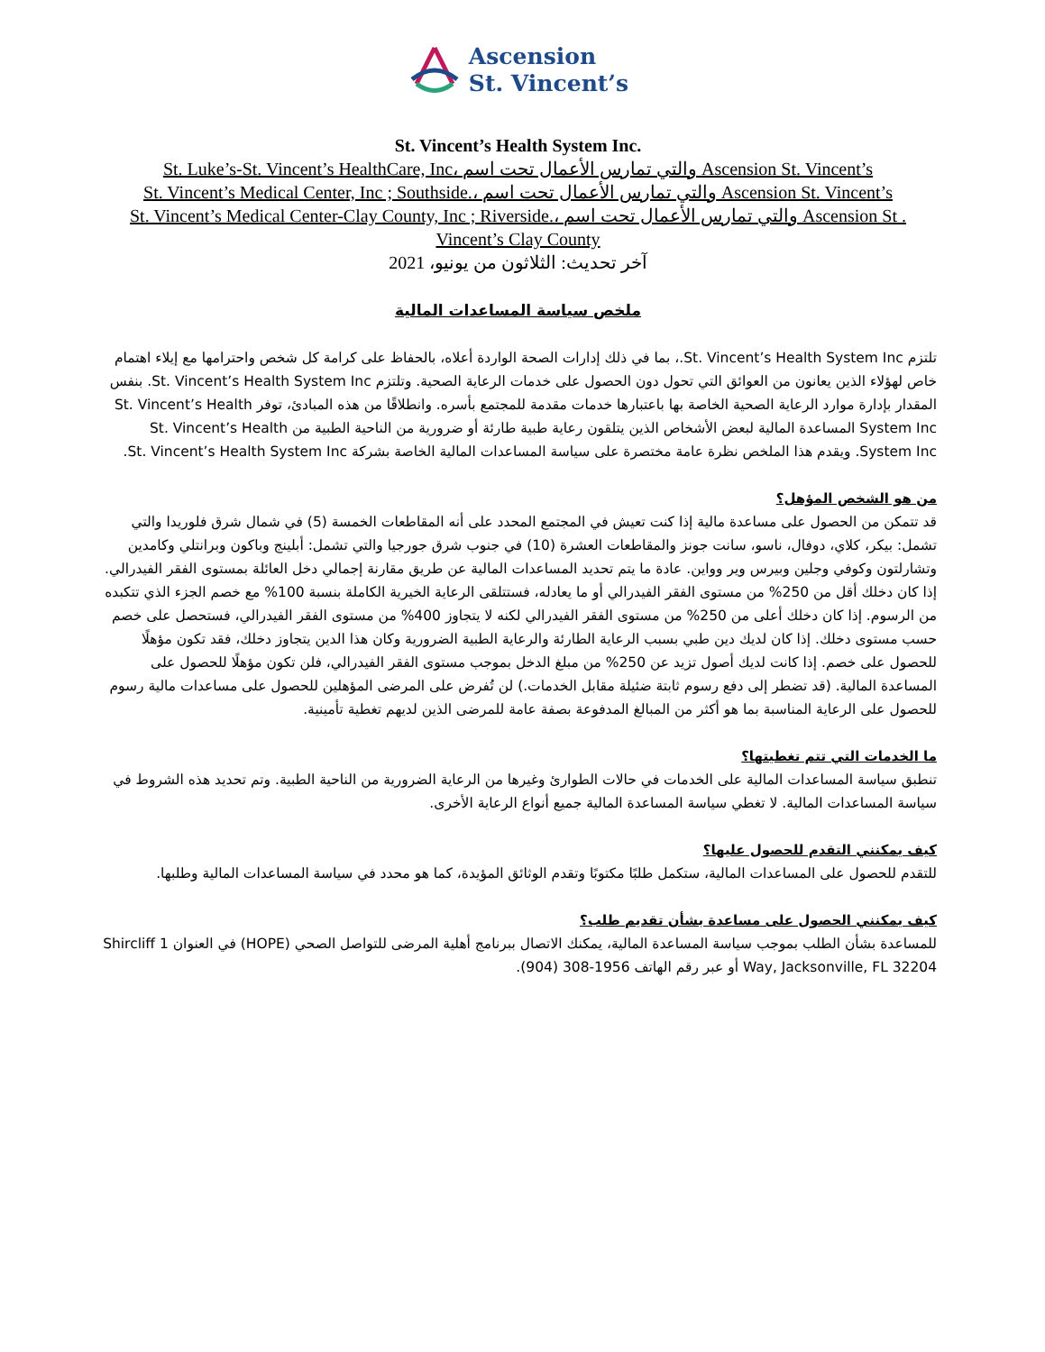Ascension
St. Vincent’s
St. Vincent’s Health System Inc.
St. Luke’s-St. Vincent’s HealthCare, Inc، والتي تمارس الأعمال تحت اسم Ascension St. Vincent’s
St. Vincent’s Medical Center, Inc ; Southside.، والتي تمارس الأعمال تحت اسم Ascension St. Vincent’s
St. Vincent’s Medical Center-Clay County, Inc ; Riverside.، والتي تمارس الأعمال تحت اسم Ascension St . Vincent’s Clay County
آخر تحديث: الثلاثون من يونيو، 2021
ملخص سياسة المساعدات المالية
تلتزم St. Vincent’s Health System Inc.، بما في ذلك إدارات الصحة الواردة أعلاه، بالحفاظ على كرامة كل شخص واحترامها مع إيلاء اهتمام خاص لهؤلاء الذين يعانون من العوائق التي تحول دون الحصول على خدمات الرعاية الصحية. وتلتزم St. Vincent’s Health System Inc. بنفس المقدار بإدارة موارد الرعاية الصحية الخاصة بها باعتبارها خدمات مقدمة للمجتمع بأسره. وانطلاقًا من هذه المبادئ، توفر St. Vincent’s Health System Inc المساعدة المالية لبعض الأشخاص الذين يتلقون رعاية طبية طارئة أو ضرورية من الناحية الطبية من St. Vincent’s Health System Inc. ويقدم هذا الملخص نظرة عامة مختصرة على سياسة المساعدات المالية الخاصة بشركة St. Vincent’s Health System Inc.
من هو الشخص المؤهل؟
قد تتمكن من الحصول على مساعدة مالية إذا كنت تعيش في المجتمع المحدد على أنه المقاطعات الخمسة (5) في شمال شرق فلوريدا والتي تشمل: بيكر، كلاي، دوفال، ناسو، سانت جونز والمقاطعات العشرة (10) في جنوب شرق جورجيا والتي تشمل: أبلينج وباكون وبرانتلي وكامدين وتشارلتون وكوفي وجلين وبيرس وير وواين. عادة ما يتم تحديد المساعدات المالية عن طريق مقارنة إجمالي دخل العائلة بمستوى الفقر الفيدرالي. إذا كان دخلك أقل من 250% من مستوى الفقر الفيدرالي أو ما يعادله، فستتلقى الرعاية الخيرية الكاملة بنسبة 100% مع خصم الجزء الذي تتكبده من الرسوم. إذا كان دخلك أعلى من 250% من مستوى الفقر الفيدرالي لكنه لا يتجاوز 400% من مستوى الفقر الفيدرالي، فستحصل على خصم حسب مستوى دخلك. إذا كان لديك دين طبي بسبب الرعاية الطارئة والرعاية الطبية الضرورية وكان هذا الدين يتجاوز دخلك، فقد تكون مؤهلًا للحصول على خصم. إذا كانت لديك أصول تزيد عن 250% من مبلغ الدخل بموجب مستوى الفقر الفيدرالي، فلن تكون مؤهلًا للحصول على المساعدة المالية. (قد تضطر إلى دفع رسوم ثابتة ضئيلة مقابل الخدمات.) لن تُفرض على المرضى المؤهلين للحصول على مساعدات مالية رسوم للحصول على الرعاية المناسبة بما هو أكثر من المبالغ المدفوعة بصفة عامة للمرضى الذين لديهم تغطية تأمينية.
ما الخدمات التي تتم تغطيتها؟
تنطبق سياسة المساعدات المالية على الخدمات في حالات الطوارئ وغيرها من الرعاية الضرورية من الناحية الطبية. وتم تحديد هذه الشروط في سياسة المساعدات المالية. لا تغطي سياسة المساعدة المالية جميع أنواع الرعاية الأخرى.
كيف يمكنني التقدم للحصول عليها؟
للتقدم للحصول على المساعدات المالية، ستكمل طلبًا مكتوبًا وتقدم الوثائق المؤيدة، كما هو محدد في سياسة المساعدات المالية وطلبها.
كيف يمكنني الحصول على مساعدة بشأن تقديم طلب؟
للمساعدة بشأن الطلب بموجب سياسة المساعدة المالية، يمكنك الاتصال ببرنامج أهلية المرضى للتواصل الصحي (HOPE) في العنوان 1 Shircliff Way, Jacksonville, FL 32204 أو عبر رقم الهاتف 1956-308 (904).